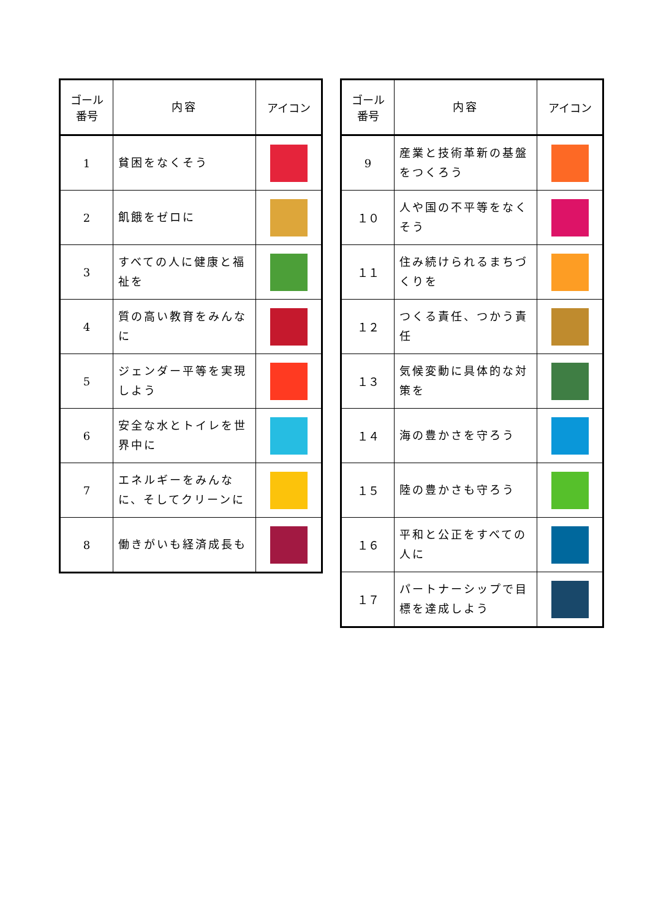| ゴール 番号 | 内容 | アイコン |
| --- | --- | --- |
| 1 | 貧困をなくそう | |
| 2 | 飢餓をゼロに | |
| 3 | すべての人に健康と福祉を | |
| 4 | 質の高い教育をみんなに | |
| 5 | ジェンダー平等を実現しよう | |
| 6 | 安全な水とトイレを世界中に | |
| 7 | エネルギーをみんなに、そしてクリーンに | |
| 8 | 働きがいも経済成長も | |
| ゴール 番号 | 内容 | アイコン |
| --- | --- | --- |
| 9 | 産業と技術革新の基盤をつくろう | |
| １０ | 人や国の不平等をなくそう | |
| １１ | 住み続けられるまちづくりを | |
| １２ | つくる責任、つかう責任 | |
| １３ | 気候変動に具体的な対策を | |
| １４ | 海の豊かさを守ろう | |
| １５ | 陸の豊かさも守ろう | |
| １６ | 平和と公正をすべての人に | |
| １７ | パートナーシップで目標を達成しよう | |